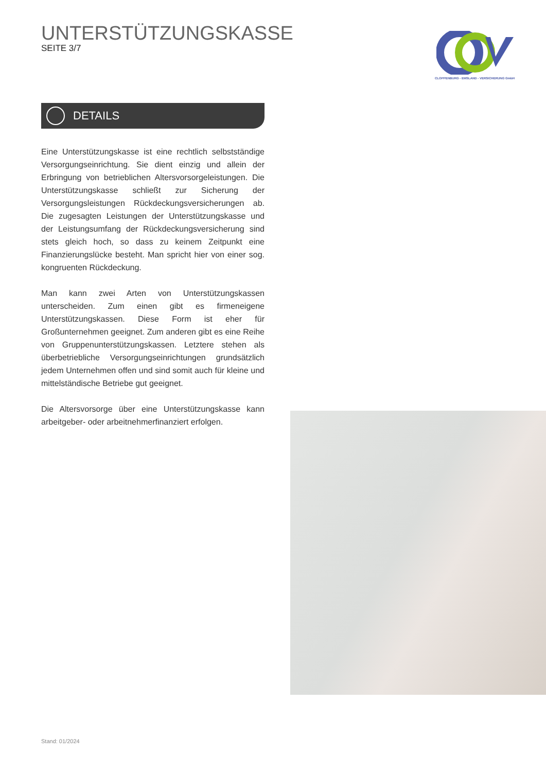UNTERSTÜTZUNGSKASSE
SEITE 3/7
CLOPPENBURG - EMSLAND - VERSICHERUNG GmbH
DETAILS
Eine Unterstützungskasse ist eine rechtlich selbstständige Versorgungseinrichtung. Sie dient einzig und allein der Erbringung von betrieblichen Altersvorsorgeleistungen. Die Unterstützungskasse schließt zur Sicherung der Versorgungsleistungen Rückdeckungsversicherungen ab. Die zugesagten Leistungen der Unterstützungskasse und der Leistungsumfang der Rückdeckungsversicherung sind stets gleich hoch, so dass zu keinem Zeitpunkt eine Finanzierungslücke besteht. Man spricht hier von einer sog. kongruenten Rückdeckung.
Man kann zwei Arten von Unterstützungskassen unterscheiden. Zum einen gibt es firmeneigene Unterstützungskassen. Diese Form ist eher für Großunternehmen geeignet. Zum anderen gibt es eine Reihe von Gruppenunterstützungskassen. Letztere stehen als überbetriebliche Versorgungseinrichtungen grundsätzlich jedem Unternehmen offen und sind somit auch für kleine und mittelständische Betriebe gut geeignet.
Die Altersvorsorge über eine Unterstützungskasse kann arbeitgeber- oder arbeitnehmerfinanziert erfolgen.
Stand: 01/2024